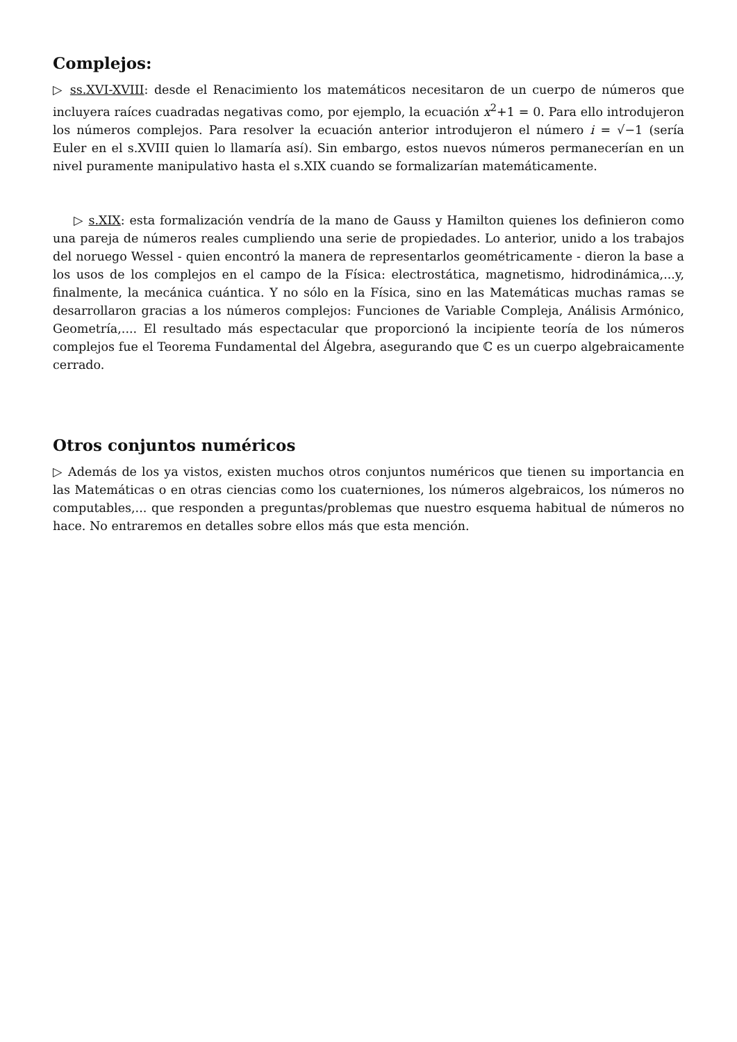Complejos:
▷ ss.XVI-XVIII: desde el Renacimiento los matemáticos necesitaron de un cuerpo de números que incluyera raíces cuadradas negativas como, por ejemplo, la ecuación x<sup>2</sup>+1 = 0. Para ello introdujeron los números complejos. Para resolver la ecuación anterior introdujeron el número i = √−1 (sería Euler en el s.XVIII quien lo llamaría así). Sin embargo, estos nuevos números permanecerían en un nivel puramente manipulativo hasta el s.XIX cuando se formalizarían matemáticamente.
▷ s.XIX: esta formalización vendría de la mano de Gauss y Hamilton quienes los definieron como una pareja de números reales cumpliendo una serie de propiedades. Lo anterior, unido a los trabajos del noruego Wessel - quien encontró la manera de representarlos geométricamente - dieron la base a los usos de los complejos en el campo de la Física: electrostática, magnetismo, hidrodinámica,...y, finalmente, la mecánica cuántica. Y no sólo en la Física, sino en las Matemáticas muchas ramas se desarrollaron gracias a los números complejos: Funciones de Variable Compleja, Análisis Armónico, Geometría,.... El resultado más espectacular que proporcionó la incipiente teoría de los números complejos fue el Teorema Fundamental del Álgebra, asegurando que ℂ es un cuerpo algebraicamente cerrado.
Otros conjuntos numéricos
▷ Además de los ya vistos, existen muchos otros conjuntos numéricos que tienen su importancia en las Matemáticas o en otras ciencias como los cuaterniones, los números algebraicos, los números no computables,... que responden a preguntas/problemas que nuestro esquema habitual de números no hace. No entraremos en detalles sobre ellos más que esta mención.